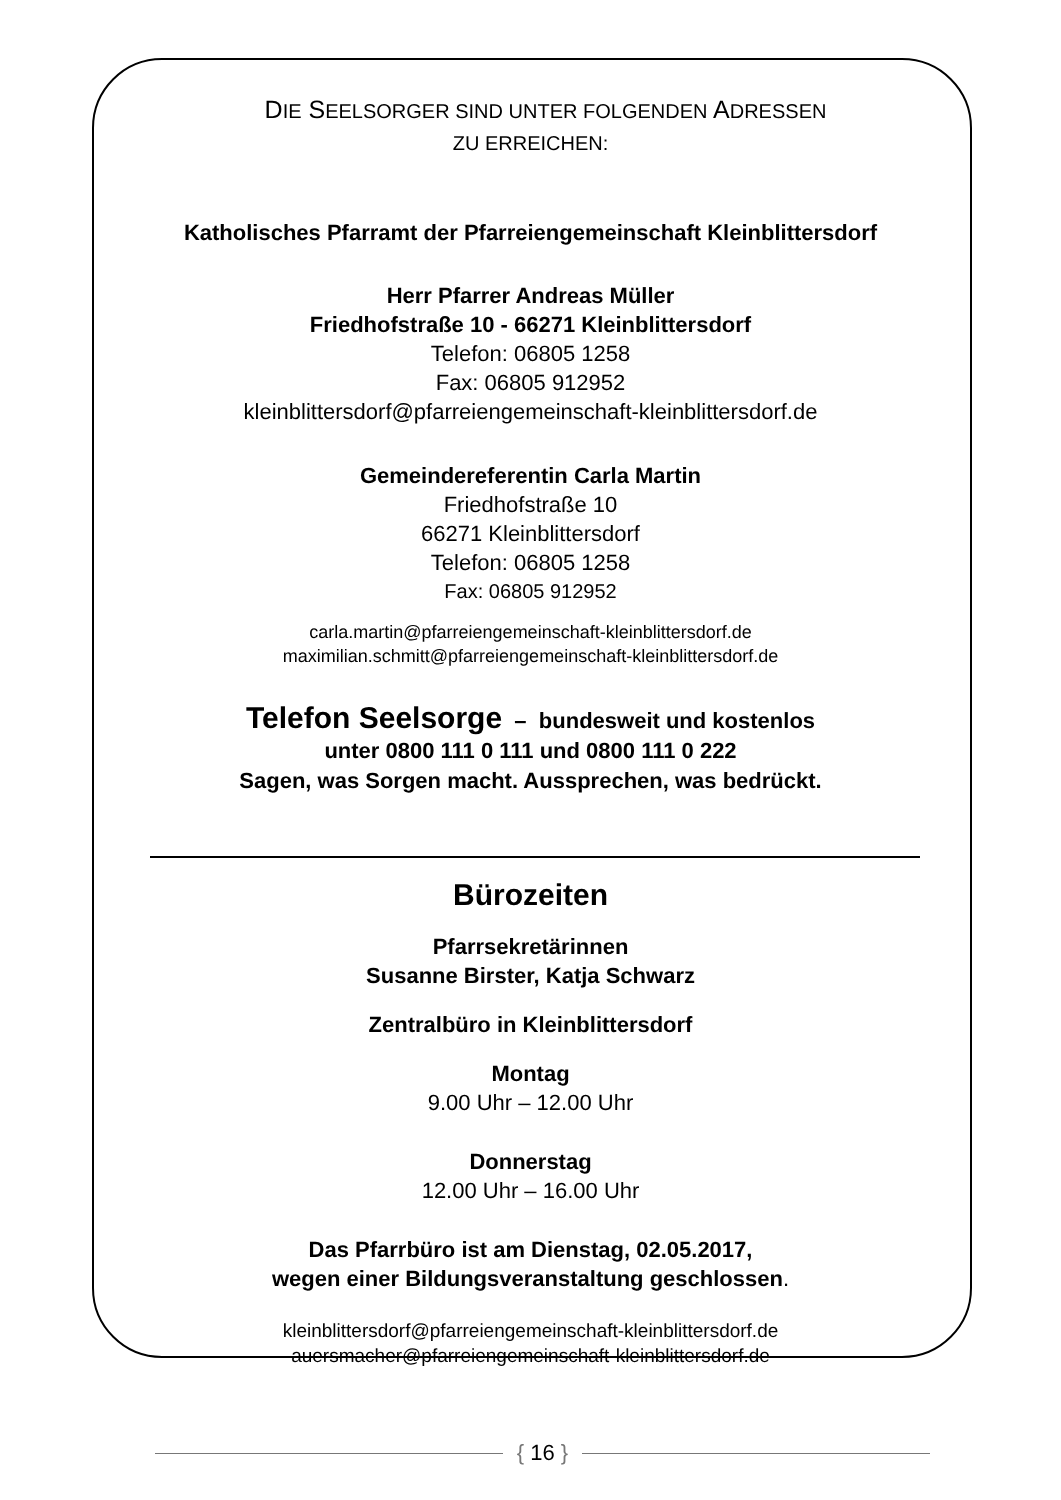DIE SEELSORGER SIND UNTER FOLGENDEN ADRESSEN
ZU ERREICHEN:
Katholisches Pfarramt der Pfarreiengemeinschaft Kleinblittersdorf
Herr Pfarrer Andreas Müller
Friedhofstraße 10 - 66271 Kleinblittersdorf
Telefon: 06805 1258
Fax: 06805 912952
kleinblittersdorf@pfarreiengemeinschaft-kleinblittersdorf.de
Gemeindereferentin Carla Martin
Friedhofstraße 10
66271 Kleinblittersdorf
Telefon: 06805 1258
Fax: 06805 912952
carla.martin@pfarreiengemeinschaft-kleinblittersdorf.de
maximilian.schmitt@pfarreiengemeinschaft-kleinblittersdorf.de
Telefon Seelsorge – bundesweit und kostenlos
unter 0800 111 0 111 und 0800 111 0 222
Sagen, was Sorgen macht. Aussprechen, was bedrückt.
Bürozeiten
Pfarrsekretärinnen
Susanne Birster, Katja Schwarz
Zentralbüro in Kleinblittersdorf
Montag
9.00 Uhr – 12.00 Uhr
Donnerstag
12.00 Uhr – 16.00 Uhr
Das Pfarrbüro ist am Dienstag, 02.05.2017,
wegen einer Bildungsveranstaltung geschlossen.
kleinblittersdorf@pfarreiengemeinschaft-kleinblittersdorf.de
auersmacher@pfarreiengemeinschaft-kleinblittersdorf.de
{ 16 }